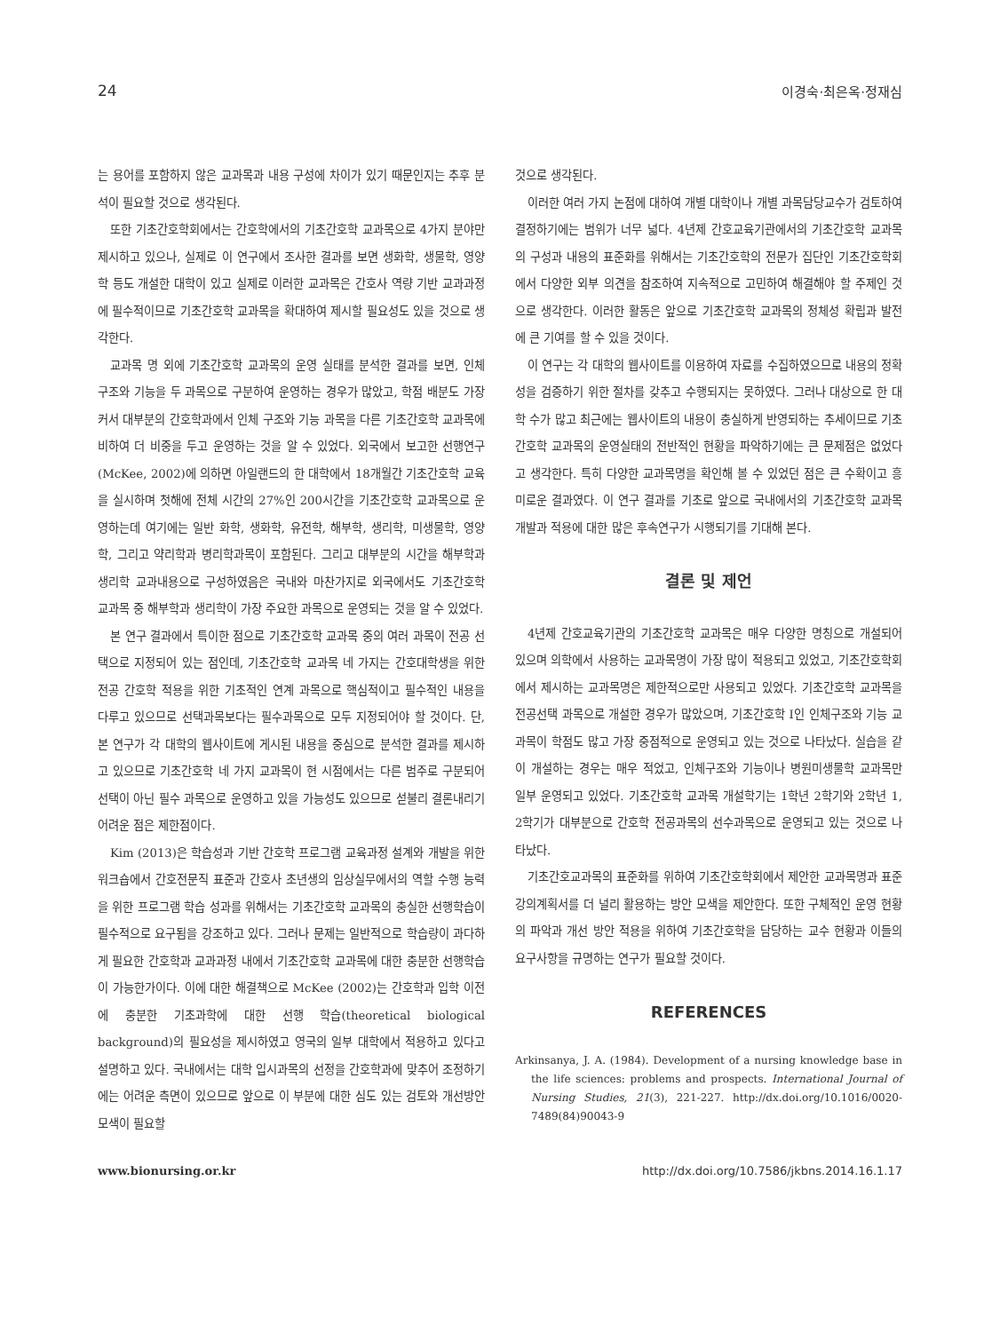24 이경숙·최은옥·정재심
는 용어를 포함하지 않은 교과목과 내용 구성에 차이가 있기 때문인지는 추후 분석이 필요할 것으로 생각된다.
또한 기초간호학회에서는 간호학에서의 기초간호학 교과목으로 4가지 분야만 제시하고 있으나, 실제로 이 연구에서 조사한 결과를 보면 생화학, 생물학, 영양학 등도 개설한 대학이 있고 실제로 이러한 교과목은 간호사 역량 기반 교과과정에 필수적이므로 기초간호학 교과목을 확대하여 제시할 필요성도 있을 것으로 생각한다.
교과목 명 외에 기초간호학 교과목의 운영 실태를 분석한 결과를 보면, 인체 구조와 기능을 두 과목으로 구분하여 운영하는 경우가 많았고, 학점 배분도 가장 커서 대부분의 간호학과에서 인체 구조와 기능 과목을 다른 기초간호학 교과목에 비하여 더 비중을 두고 운영하는 것을 알 수 있었다. 외국에서 보고한 선행연구(McKee, 2002)에 의하면 아일랜드의 한 대학에서 18개월간 기초간호학 교육을 실시하며 첫해에 전체 시간의 27%인 200시간을 기초간호학 교과목으로 운영하는데 여기에는 일반 화학, 생화학, 유전학, 해부학, 생리학, 미생물학, 영양학, 그리고 약리학과 병리학과목이 포함된다. 그리고 대부분의 시간을 해부학과 생리학 교과내용으로 구성하였음은 국내와 마찬가지로 외국에서도 기초간호학 교과목 중 해부학과 생리학이 가장 주요한 과목으로 운영되는 것을 알 수 있었다.
본 연구 결과에서 특이한 점으로 기초간호학 교과목 중의 여러 과목이 전공 선택으로 지정되어 있는 점인데, 기초간호학 교과목 네 가지는 간호대학생을 위한 전공 간호학 적용을 위한 기초적인 연계 과목으로 핵심적이고 필수적인 내용을 다루고 있으므로 선택과목보다는 필수과목으로 모두 지정되어야 할 것이다. 단, 본 연구가 각 대학의 웹사이트에 게시된 내용을 중심으로 분석한 결과를 제시하고 있으므로 기초간호학 네 가지 교과목이 현 시점에서는 다른 범주로 구분되어 선택이 아닌 필수 과목으로 운영하고 있을 가능성도 있으므로 섣불리 결론내리기 어려운 점은 제한점이다.
Kim (2013)은 학습성과 기반 간호학 프로그램 교육과정 설계와 개발을 위한 워크숍에서 간호전문직 표준과 간호사 초년생의 임상실무에서의 역할 수행 능력을 위한 프로그램 학습 성과를 위해서는 기초간호학 교과목의 충실한 선행학습이 필수적으로 요구됨을 강조하고 있다. 그러나 문제는 일반적으로 학습량이 과다하게 필요한 간호학과 교과과정 내에서 기초간호학 교과목에 대한 충분한 선행학습이 가능한가이다. 이에 대한 해결책으로 McKee (2002)는 간호학과 입학 이전에 충분한 기초과학에 대한 선행 학습(theoretical biological background)의 필요성을 제시하였고 영국의 일부 대학에서 적용하고 있다고 설명하고 있다. 국내에서는 대학 입시과목의 선정을 간호학과에 맞추어 조정하기에는 어려운 측면이 있으므로 앞으로 이 부분에 대한 심도 있는 검토와 개선방안 모색이 필요할
것으로 생각된다.
이러한 여러 가지 논점에 대하여 개별 대학이나 개별 과목담당교수가 검토하여 결정하기에는 범위가 너무 넓다. 4년제 간호교육기관에서의 기초간호학 교과목의 구성과 내용의 표준화를 위해서는 기초간호학의 전문가 집단인 기초간호학회에서 다양한 외부 의견을 참조하여 지속적으로 고민하여 해결해야 할 주제인 것으로 생각한다. 이러한 활동은 앞으로 기초간호학 교과목의 정체성 확립과 발전에 큰 기여를 할 수 있을 것이다.
이 연구는 각 대학의 웹사이트를 이용하여 자료를 수집하였으므로 내용의 정확성을 검증하기 위한 절차를 갖추고 수행되지는 못하였다. 그러나 대상으로 한 대학 수가 많고 최근에는 웹사이트의 내용이 충실하게 반영되하는 추세이므로 기초간호학 교과목의 운영실태의 전반적인 현황을 파악하기에는 큰 문제점은 없었다고 생각한다. 특히 다양한 교과목명을 확인해 볼 수 있었던 점은 큰 수확이고 흥미로운 결과였다. 이 연구 결과를 기초로 앞으로 국내에서의 기초간호학 교과목 개발과 적용에 대한 많은 후속연구가 시행되기를 기대해 본다.
결론 및 제언
4년제 간호교육기관의 기초간호학 교과목은 매우 다양한 명칭으로 개설되어 있으며 의학에서 사용하는 교과목명이 가장 많이 적용되고 있었고, 기초간호학회에서 제시하는 교과목명은 제한적으로만 사용되고 있었다. 기초간호학 교과목을 전공선택 과목으로 개설한 경우가 많았으며, 기초간호학 I인 인체구조와 기능 교과목이 학점도 많고 가장 중점적으로 운영되고 있는 것으로 나타났다. 실습을 같이 개설하는 경우는 매우 적었고, 인체구조와 기능이나 병원미생물학 교과목만 일부 운영되고 있었다. 기초간호학 교과목 개설학기는 1학년 2학기와 2학년 1, 2학기가 대부분으로 간호학 전공과목의 선수과목으로 운영되고 있는 것으로 나타났다.
기초간호교과목의 표준화를 위하여 기초간호학회에서 제안한 교과목명과 표준 강의계획서를 더 널리 활용하는 방안 모색을 제안한다. 또한 구체적인 운영 현황의 파악과 개선 방안 적용을 위하여 기초간호학을 담당하는 교수 현황과 이들의 요구사항을 규명하는 연구가 필요할 것이다.
REFERENCES
Arkinsanya, J. A. (1984). Development of a nursing knowledge base in the life sciences: problems and prospects. International Journal of Nursing Studies, 21(3), 221-227. http://dx.doi.org/10.1016/0020-7489(84)90043-9
www.bionursing.or.kr http://dx.doi.org/10.7586/jkbns.2014.16.1.17